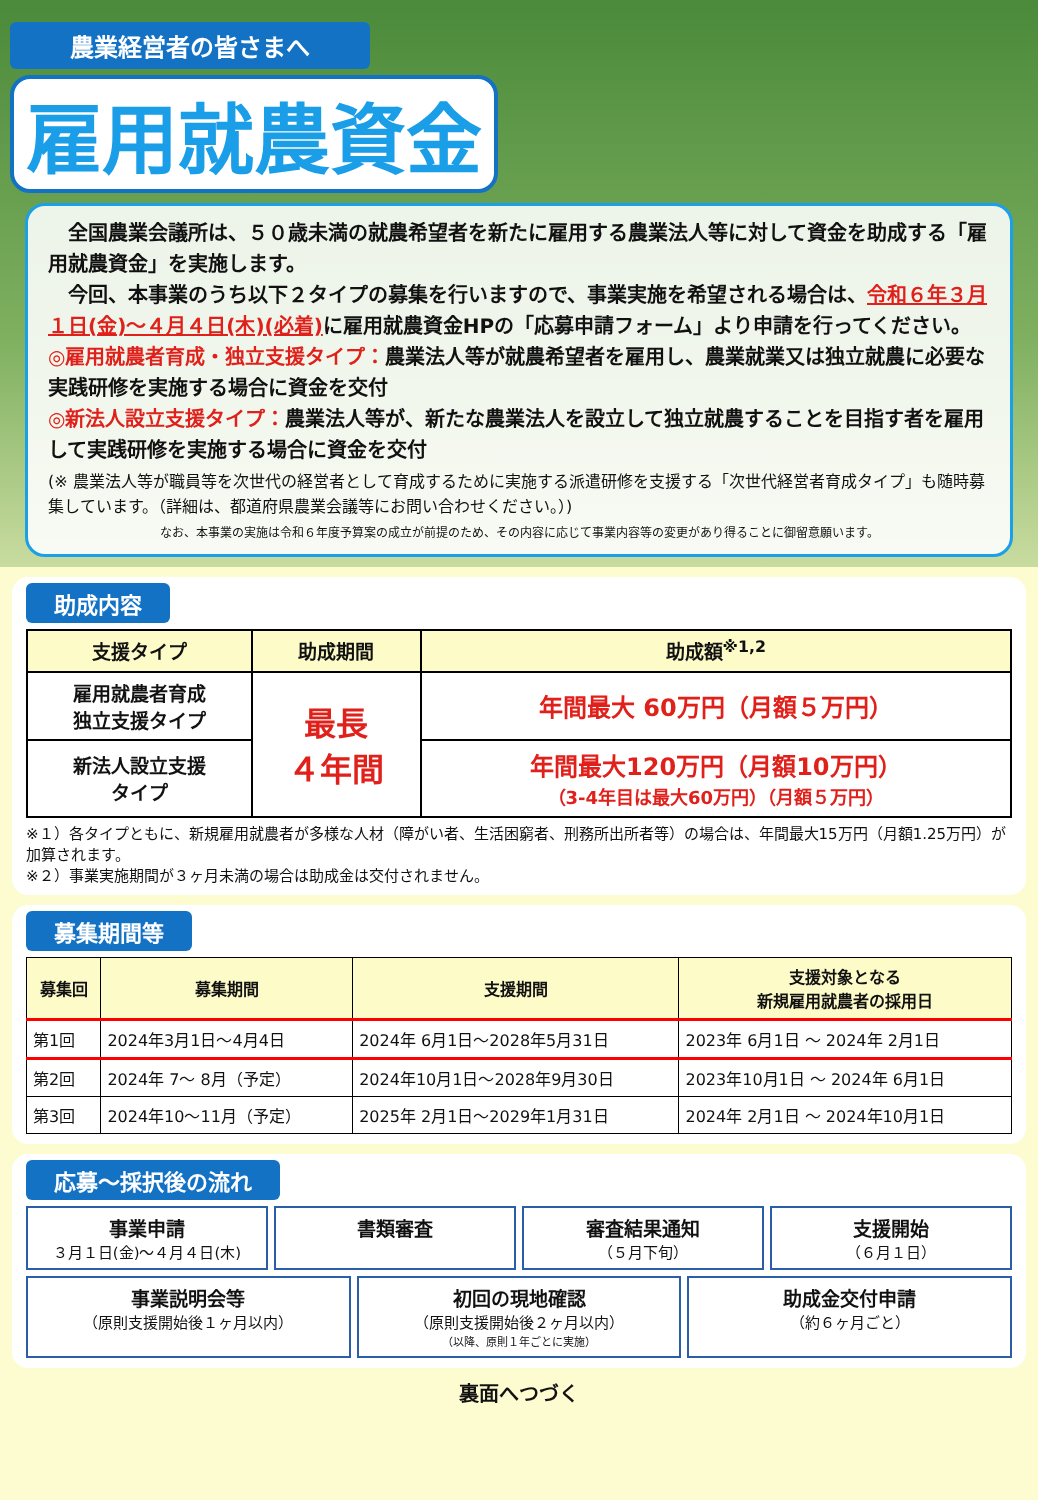農業経営者の皆さまへ
雇用就農資金
　全国農業会議所は、５０歳未満の就農希望者を新たに雇用する農業法人等に対して資金を助成する「雇用就農資金」を実施します。
　今回、本事業のうち以下２タイプの募集を行いますので、事業実施を希望される場合は、令和６年３月１日(金)～４月４日(木)(必着) に雇用就農資金HPの「応募申請フォーム」より申請を行ってください。
◎雇用就農者育成・独立支援タイプ：農業法人等が就農希望者を雇用し、農業就業又は独立就農に必要な実践研修を実施する場合に資金を交付
◎新法人設立支援タイプ：農業法人等が、新たな農業法人を設立して独立就農することを目指す者を雇用して実践研修を実施する場合に資金を交付
(※ 農業法人等が職員等を次世代の経営者として育成するために実施する派遣研修を支援する「次世代経営者育成タイプ」も随時募集しています。（詳細は、都道府県農業会議等にお問い合わせください。）)
なお、本事業の実施は令和６年度予算案の成立が前提のため、その内容に応じて事業内容等の変更があり得ることに御留意願います。
助成内容
| 支援タイプ | 助成期間 | 助成額<sup>※1,2</sup> |
| --- | --- | --- |
| 雇用就農者育成 独立支援タイプ | 最長 ４年間 | 年間最大 60万円（月額５万円） |
| 新法人設立支援 タイプ | | 年間最大120万円（月額10万円） （3-4年目は最大60万円）（月額５万円） |
※１）各タイプともに、新規雇用就農者が多様な人材（障がい者、生活困窮者、刑務所出所者等）の場合は、年間最大15万円（月額1.25万円）が加算されます。
※２）事業実施期間が３ヶ月未満の場合は助成金は交付されません。
募集期間等
| 募集回 | 募集期間 | 支援期間 | 支援対象となる 新規雇用就農者の採用日 |
| --- | --- | --- | --- |
| 第1回 | 2024年3月1日～4月4日 | 2024年 6月1日～2028年5月31日 | 2023年 6月1日 ～ 2024年 2月1日 |
| 第2回 | 2024年 7～ 8月（予定） | 2024年10月1日～2028年9月30日 | 2023年10月1日 ～ 2024年 6月1日 |
| 第3回 | 2024年10～11月（予定） | 2025年 2月1日～2029年1月31日 | 2024年 2月1日 ～ 2024年10月1日 |
応募～採択後の流れ
事業申請
３月１日(金)～４月４日(木)
書類審査
審査結果通知
（５月下旬）
支援開始
（６月１日）
事業説明会等
（原則支援開始後１ヶ月以内）
初回の現地確認
（原則支援開始後２ヶ月以内）
（以降、原則１年ごとに実施）
助成金交付申請
（約６ヶ月ごと）
裏面へつづく